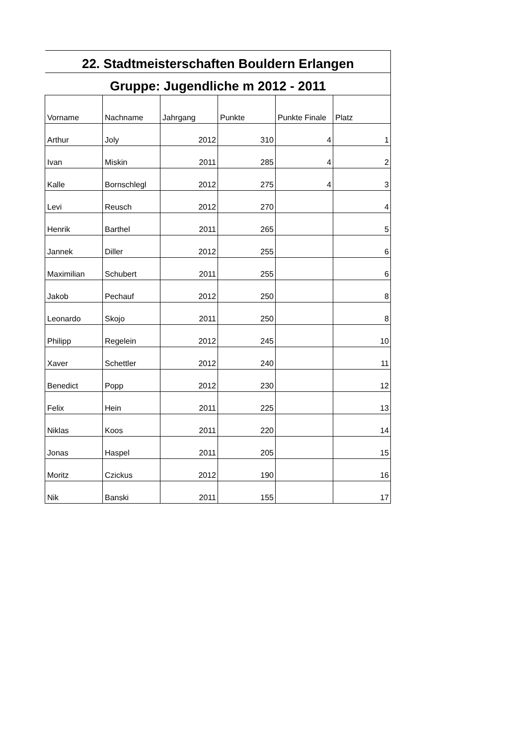| 22. Stadtmeisterschaften Bouldern Erlangen | | | | | |
| --- | --- | --- | --- | --- | --- |
| Gruppe: Jugendliche m 2012 - 2011 | | | | | |
| Vorname | Nachname | Jahrgang | Punkte | Punkte Finale | Platz |
| Arthur | Joly | 2012 | 310 | 4 | 1 |
| Ivan | Miskin | 2011 | 285 | 4 | 2 |
| Kalle | Bornschlegl | 2012 | 275 | 4 | 3 |
| Levi | Reusch | 2012 | 270 | | 4 |
| Henrik | Barthel | 2011 | 265 | | 5 |
| Jannek | Diller | 2012 | 255 | | 6 |
| Maximilian | Schubert | 2011 | 255 | | 6 |
| Jakob | Pechauf | 2012 | 250 | | 8 |
| Leonardo | Skojo | 2011 | 250 | | 8 |
| Philipp | Regelein | 2012 | 245 | | 10 |
| Xaver | Schettler | 2012 | 240 | | 11 |
| Benedict | Popp | 2012 | 230 | | 12 |
| Felix | Hein | 2011 | 225 | | 13 |
| Niklas | Koos | 2011 | 220 | | 14 |
| Jonas | Haspel | 2011 | 205 | | 15 |
| Moritz | Czickus | 2012 | 190 | | 16 |
| Nik | Banski | 2011 | 155 | | 17 |